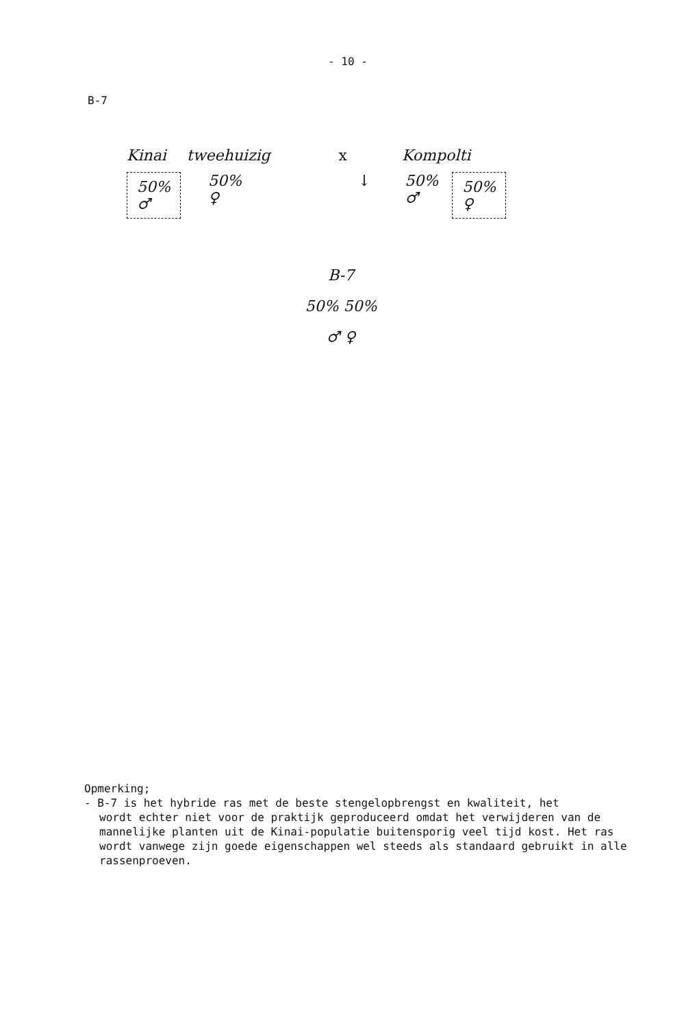- 10 -
B-7
Kinai tweehuizig x Kompolti
50%
♂
50%
♀
↓ 50%
♂
50%
♀
B-7
50% 50%
♂ ♀
Opmerking;
- B-7 is het hybride ras met de beste stengelopbrengst en kwaliteit, het
wordt echter niet voor de praktijk geproduceerd omdat het verwijderen van de mannelijke planten uit de Kinai-populatie buitensporig veel tijd kost. Het ras wordt vanwege zijn goede eigenschappen wel steeds als standaard gebruikt in alle rassenproeven.